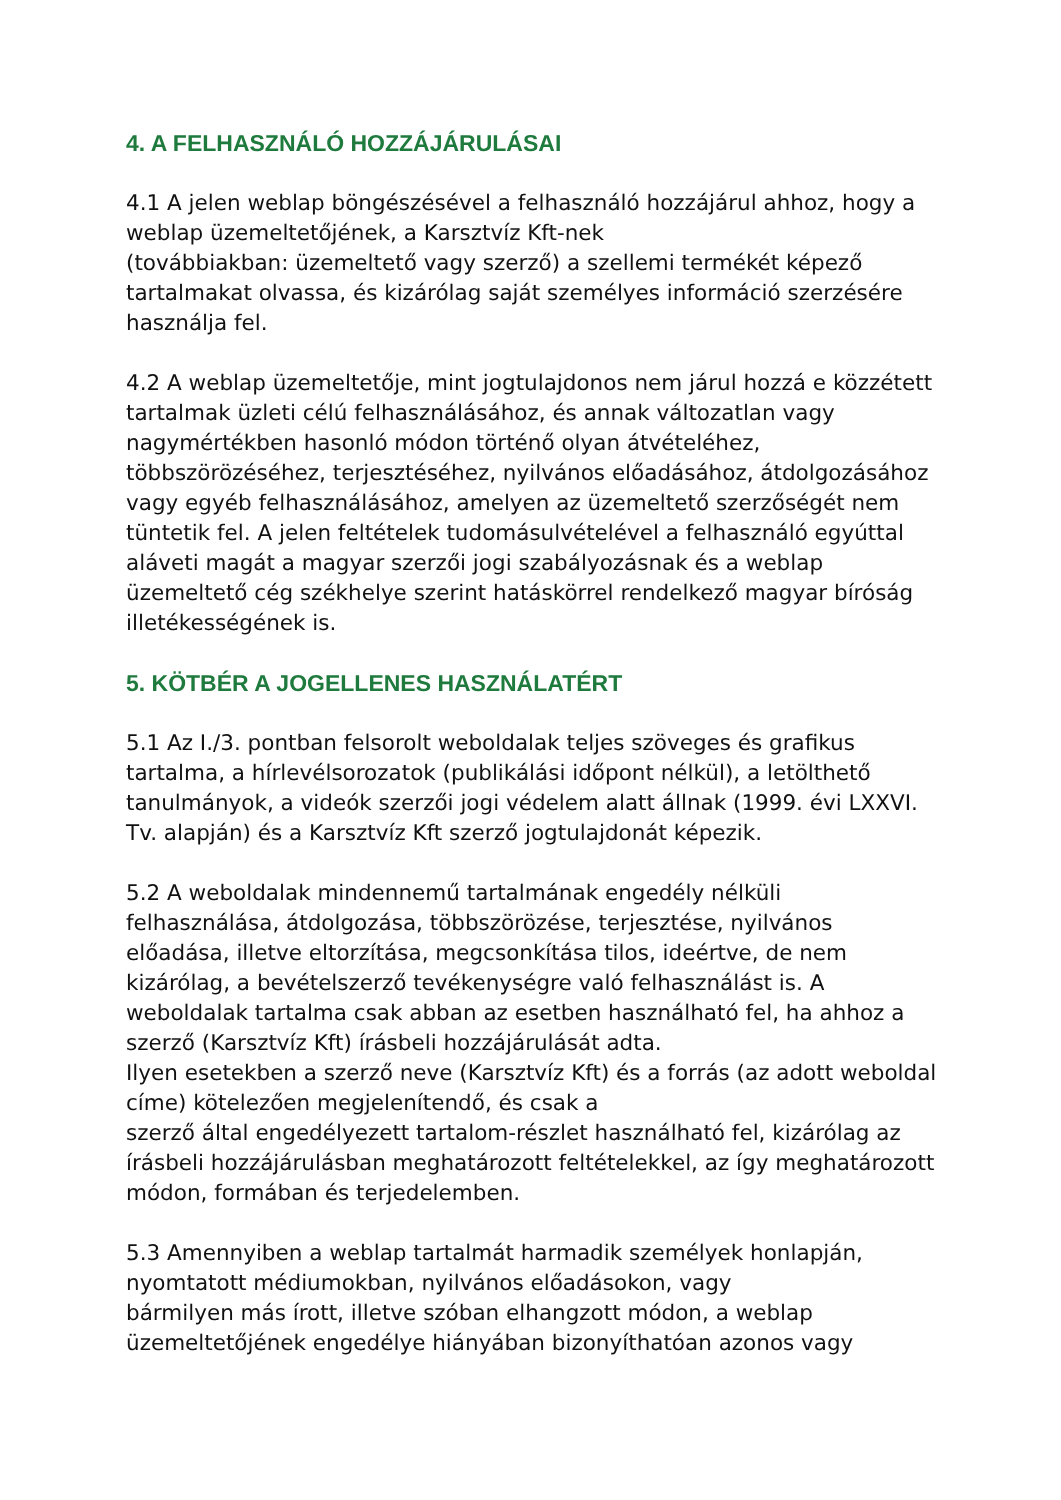4. A FELHASZNÁLÓ HOZZÁJÁRULÁSAI
4.1 A jelen weblap böngészésével a felhasználó hozzájárul ahhoz, hogy a weblap üzemeltetőjének, a Karsztvíz Kft-nek
(továbbiakban: üzemeltető vagy szerző) a szellemi termékét képező tartalmakat olvassa, és kizárólag saját személyes információ szerzésére használja fel.
4.2 A weblap üzemeltetője, mint jogtulajdonos nem járul hozzá e közzétett tartalmak üzleti célú felhasználásához, és annak változatlan vagy nagymértékben hasonló módon történő olyan átvételéhez, többszörözéséhez, terjesztéséhez, nyilvános előadásához, átdolgozásához vagy egyéb felhasználásához, amelyen az üzemeltető szerzőségét nem tüntetik fel. A jelen feltételek tudomásulvételével a felhasználó egyúttal aláveti magát a magyar szerzői jogi szabályozásnak és a weblap üzemeltető cég székhelye szerint hatáskörrel rendelkező magyar bíróság illetékességének is.
5. KÖTBÉR A JOGELLENES HASZNÁLATÉRT
5.1 Az I./3. pontban felsorolt weboldalak teljes szöveges és grafikus tartalma, a hírlevélsorozatok (publikálási időpont nélkül), a letölthető tanulmányok, a videók szerzői jogi védelem alatt állnak (1999. évi LXXVI. Tv. alapján) és a Karsztvíz Kft szerző jogtulajdonát képezik.
5.2 A weboldalak mindennemű tartalmának engedély nélküli felhasználása, átdolgozása, többszörözése, terjesztése, nyilvános előadása, illetve eltorzítása, megcsonkítása tilos, ideértve, de nem kizárólag, a bevételszerző tevékenységre való felhasználást is. A weboldalak tartalma csak abban az esetben használható fel, ha ahhoz a szerző (Karsztvíz Kft) írásbeli hozzájárulását adta.
Ilyen esetekben a szerző neve (Karsztvíz Kft) és a forrás (az adott weboldal címe) kötelezően megjelenítendő, és csak a
szerző által engedélyezett tartalom-részlet használható fel, kizárólag az írásbeli hozzájárulásban meghatározott feltételekkel, az így meghatározott módon, formában és terjedelemben.
5.3 Amennyiben a weblap tartalmát harmadik személyek honlapján, nyomtatott médiumokban, nyilvános előadásokon, vagy
bármilyen más írott, illetve szóban elhangzott módon, a weblap üzemeltetőjének engedélye hiányában bizonyíthatóan azonos vagy